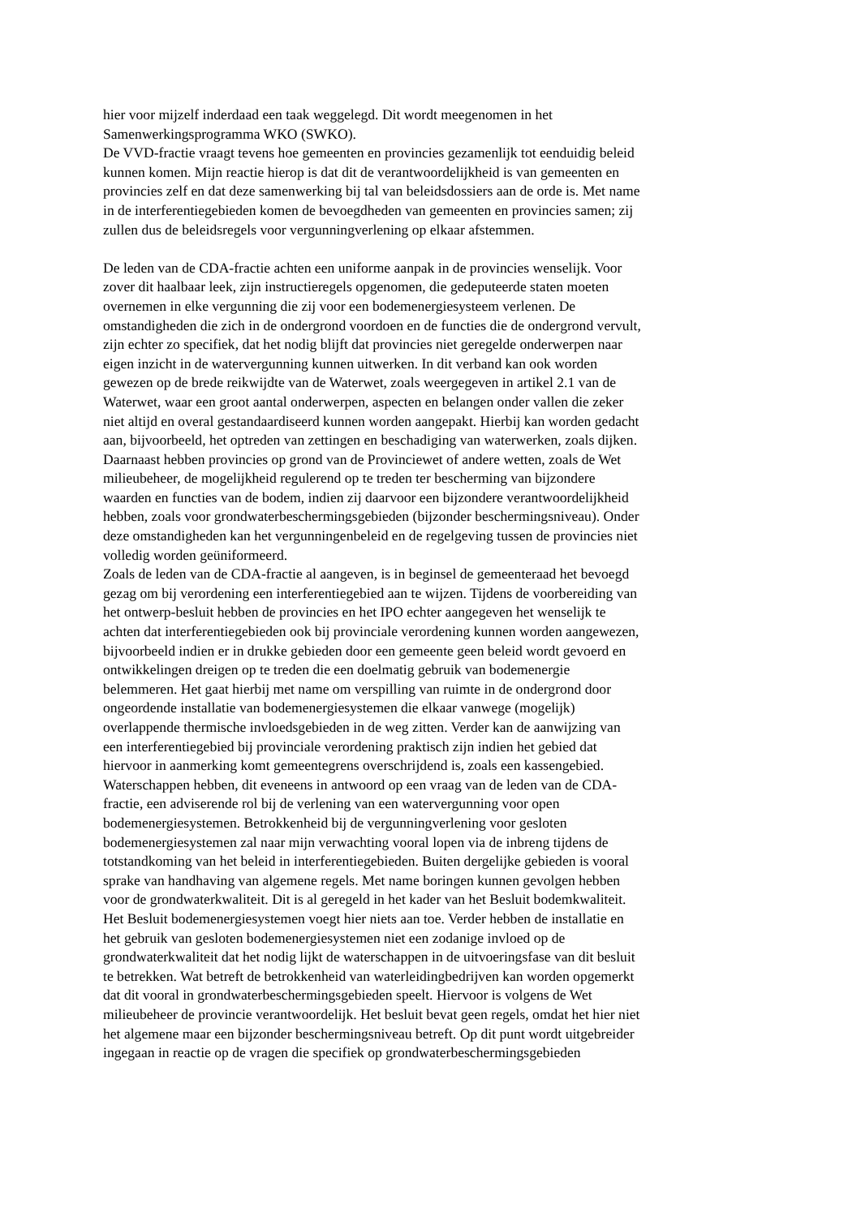hier voor mijzelf inderdaad een taak weggelegd. Dit wordt meegenomen in het Samenwerkingsprogramma WKO (SWKO).
De VVD-fractie vraagt tevens hoe gemeenten en provincies gezamenlijk tot eenduidig beleid kunnen komen. Mijn reactie hierop is dat dit de verantwoordelijkheid is van gemeenten en provincies zelf en dat deze samenwerking bij tal van beleidsdossiers aan de orde is. Met name in de interferentiegebieden komen de bevoegdheden van gemeenten en provincies samen; zij zullen dus de beleidsregels voor vergunningverlening op elkaar afstemmen.
De leden van de CDA-fractie achten een uniforme aanpak in de provincies wenselijk. Voor zover dit haalbaar leek, zijn instructieregels opgenomen, die gedeputeerde staten moeten overnemen in elke vergunning die zij voor een bodemenergiesysteem verlenen. De omstandigheden die zich in de ondergrond voordoen en de functies die de ondergrond vervult, zijn echter zo specifiek, dat het nodig blijft dat provincies niet geregelde onderwerpen naar eigen inzicht in de watervergunning kunnen uitwerken. In dit verband kan ook worden gewezen op de brede reikwijdte van de Waterwet, zoals weergegeven in artikel 2.1 van de Waterwet, waar een groot aantal onderwerpen, aspecten en belangen onder vallen die zeker niet altijd en overal gestandaardiseerd kunnen worden aangepakt. Hierbij kan worden gedacht aan, bijvoorbeeld, het optreden van zettingen en beschadiging van waterwerken, zoals dijken. Daarnaast hebben provincies op grond van de Provinciewet of andere wetten, zoals de Wet milieubeheer, de mogelijkheid regulerend op te treden ter bescherming van bijzondere waarden en functies van de bodem, indien zij daarvoor een bijzondere verantwoordelijkheid hebben, zoals voor grondwaterbeschermingsgebieden (bijzonder beschermingsniveau). Onder deze omstandigheden kan het vergunningenbeleid en de regelgeving tussen de provincies niet volledig worden geüniformeerd.
Zoals de leden van de CDA-fractie al aangeven, is in beginsel de gemeenteraad het bevoegd gezag om bij verordening een interferentiegebied aan te wijzen. Tijdens de voorbereiding van het ontwerp-besluit hebben de provincies en het IPO echter aangegeven het wenselijk te achten dat interferentiegebieden ook bij provinciale verordening kunnen worden aangewezen, bijvoorbeeld indien er in drukke gebieden door een gemeente geen beleid wordt gevoerd en ontwikkelingen dreigen op te treden die een doelmatig gebruik van bodemenergie belemmeren. Het gaat hierbij met name om verspilling van ruimte in de ondergrond door ongeordende installatie van bodemenergiesystemen die elkaar vanwege (mogelijk) overlappende thermische invloedsgebieden in de weg zitten. Verder kan de aanwijzing van een interferentiegebied bij provinciale verordening praktisch zijn indien het gebied dat hiervoor in aanmerking komt gemeentegrens overschrijdend is, zoals een kassengebied.
Waterschappen hebben, dit eveneens in antwoord op een vraag van de leden van de CDA- fractie, een adviserende rol bij de verlening van een watervergunning voor open bodemenergiesystemen. Betrokkenheid bij de vergunningverlening voor gesloten bodemenergiesystemen zal naar mijn verwachting vooral lopen via de inbreng tijdens de totstandkoming van het beleid in interferentiegebieden. Buiten dergelijke gebieden is vooral sprake van handhaving van algemene regels. Met name boringen kunnen gevolgen hebben voor de grondwaterkwaliteit. Dit is al geregeld in het kader van het Besluit bodemkwaliteit. Het Besluit bodemenergiesystemen voegt hier niets aan toe. Verder hebben de installatie en het gebruik van gesloten bodemenergiesystemen niet een zodanige invloed op de grondwaterkwaliteit dat het nodig lijkt de waterschappen in de uitvoeringsfase van dit besluit te betrekken. Wat betreft de betrokkenheid van waterleidingbedrijven kan worden opgemerkt dat dit vooral in grondwaterbeschermingsgebieden speelt. Hiervoor is volgens de Wet milieubeheer de provincie verantwoordelijk. Het besluit bevat geen regels, omdat het hier niet het algemene maar een bijzonder beschermingsniveau betreft. Op dit punt wordt uitgebreider ingegaan in reactie op de vragen die specifiek op grondwaterbeschermingsgebieden